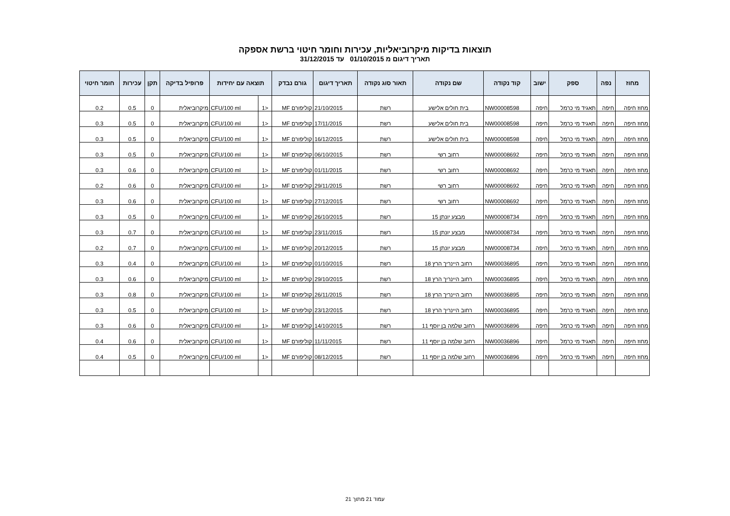תוצאות בדיקות מיקרוביאליות, עכירות וחומר חיטוי ברשת אספקה
תאריך דיגום מ 01/10/2015 עד 31/12/2015
| מחוז | נפה | ספק | ישוב | קוד נקודה | שם נקודה | תאור סוג נקודה | תאריך דיגום | גורם נבדק | תוצאה עם יחידות | | פרופיל בדיקה | תקן | עכירות | חומר חיטוי |
| --- | --- | --- | --- | --- | --- | --- | --- | --- | --- | --- | --- | --- | --- | --- |
| מחוז חיפה | חיפה | תאגיד מי כרמל | חיפה | NW00008598 | בית חולים אלישע | רשת | 21/10/2015 | קוליפורם MF | <1 | CFU/100 ml | מיקרוביאלית | 0 | 0.5 | 0.2 |
| מחוז חיפה | חיפה | תאגיד מי כרמל | חיפה | NW00008598 | בית חולים אלישע | רשת | 17/11/2015 | קוליפורם MF | <1 | CFU/100 ml | מיקרוביאלית | 0 | 0.5 | 0.3 |
| מחוז חיפה | חיפה | תאגיד מי כרמל | חיפה | NW00008598 | בית חולים אלישע | רשת | 16/12/2015 | קוליפורם MF | <1 | CFU/100 ml | מיקרוביאלית | 0 | 0.5 | 0.3 |
| מחוז חיפה | חיפה | תאגיד מי כרמל | חיפה | NW00008692 | רחוב רשי | רשת | 06/10/2015 | קוליפורם MF | <1 | CFU/100 ml | מיקרוביאלית | 0 | 0.5 | 0.3 |
| מחוז חיפה | חיפה | תאגיד מי כרמל | חיפה | NW00008692 | רחוב רשי | רשת | 01/11/2015 | קוליפורם MF | <1 | CFU/100 ml | מיקרוביאלית | 0 | 0.6 | 0.3 |
| מחוז חיפה | חיפה | תאגיד מי כרמל | חיפה | NW00008692 | רחוב רשי | רשת | 29/11/2015 | קוליפורם MF | <1 | CFU/100 ml | מיקרוביאלית | 0 | 0.6 | 0.2 |
| מחוז חיפה | חיפה | תאגיד מי כרמל | חיפה | NW00008692 | רחוב רשי | רשת | 27/12/2015 | קוליפורם MF | <1 | CFU/100 ml | מיקרוביאלית | 0 | 0.6 | 0.3 |
| מחוז חיפה | חיפה | תאגיד מי כרמל | חיפה | NW00008734 | מבצע יונתן 15 | רשת | 26/10/2015 | קוליפורם MF | <1 | CFU/100 ml | מיקרוביאלית | 0 | 0.5 | 0.3 |
| מחוז חיפה | חיפה | תאגיד מי כרמל | חיפה | NW00008734 | מבצע יונתן 15 | רשת | 23/11/2015 | קוליפורם MF | <1 | CFU/100 ml | מיקרוביאלית | 0 | 0.7 | 0.3 |
| מחוז חיפה | חיפה | תאגיד מי כרמל | חיפה | NW00008734 | מבצע יונתן 15 | רשת | 20/12/2015 | קוליפורם MF | <1 | CFU/100 ml | מיקרוביאלית | 0 | 0.7 | 0.2 |
| מחוז חיפה | חיפה | תאגיד מי כרמל | חיפה | NW00036895 | רחוב היינריך הרץ 18 | רשת | 01/10/2015 | קוליפורם MF | <1 | CFU/100 ml | מיקרוביאלית | 0 | 0.4 | 0.3 |
| מחוז חיפה | חיפה | תאגיד מי כרמל | חיפה | NW00036895 | רחוב היינריך הרץ 18 | רשת | 29/10/2015 | קוליפורם MF | <1 | CFU/100 ml | מיקרוביאלית | 0 | 0.6 | 0.3 |
| מחוז חיפה | חיפה | תאגיד מי כרמל | חיפה | NW00036895 | רחוב היינריך הרץ 18 | רשת | 26/11/2015 | קוליפורם MF | <1 | CFU/100 ml | מיקרוביאלית | 0 | 0.8 | 0.3 |
| מחוז חיפה | חיפה | תאגיד מי כרמל | חיפה | NW00036895 | רחוב היינריך הרץ 18 | רשת | 23/12/2015 | קוליפורם MF | <1 | CFU/100 ml | מיקרוביאלית | 0 | 0.5 | 0.3 |
| מחוז חיפה | חיפה | תאגיד מי כרמל | חיפה | NW00036896 | רחוב שלמה בן יוסף 11 | רשת | 14/10/2015 | קוליפורם MF | <1 | CFU/100 ml | מיקרוביאלית | 0 | 0.6 | 0.3 |
| מחוז חיפה | חיפה | תאגיד מי כרמל | חיפה | NW00036896 | רחוב שלמה בן יוסף 11 | רשת | 11/11/2015 | קוליפורם MF | <1 | CFU/100 ml | מיקרוביאלית | 0 | 0.6 | 0.4 |
| מחוז חיפה | חיפה | תאגיד מי כרמל | חיפה | NW00036896 | רחוב שלמה בן יוסף 11 | רשת | 08/12/2015 | קוליפורם MF | <1 | CFU/100 ml | מיקרוביאלית | 0 | 0.5 | 0.4 |
עמוד 21 מתוך 21